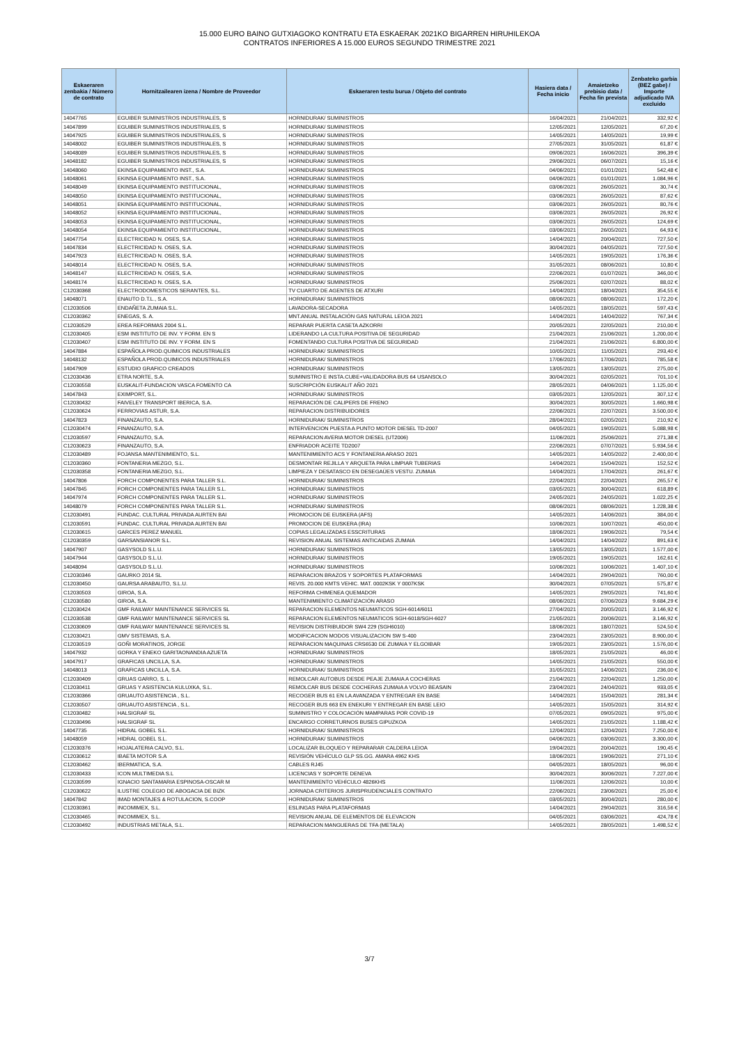15.000 EURO BAINO GUTXIAGOKO KONTRATU ETA ESKAERAK 2021KO BIGARREN HIRUHILEKOA
CONTRATOS INFERIORES A 15.000 EUROS SEGUNDO TRIMESTRE 2021
| Eskaeraren zenbakia / Número de contrato | Hornitzailearen izena / Nombre de Proveedor | Eskaeraren testu burua / Objeto del contrato | Hasiera data / Fecha inicio | Amaietzeko prebisio data / Fecha fin prevista | Zenbateko garbia (BEZ gabe) / Importe adjudicado IVA excluido |
| --- | --- | --- | --- | --- | --- |
| 14047765 | EGUIBER SUMINISTROS INDUSTRIALES, S | HORNIDURAK/ SUMINISTROS | 16/04/2021 | 21/04/2021 | 332,92 € |
| 14047899 | EGUIBER SUMINISTROS INDUSTRIALES, S | HORNIDURAK/ SUMINISTROS | 12/05/2021 | 12/05/2021 | 67,20 € |
| 14047925 | EGUIBER SUMINISTROS INDUSTRIALES, S | HORNIDURAK/ SUMINISTROS | 14/05/2021 | 14/05/2021 | 19,99 € |
| 14048002 | EGUIBER SUMINISTROS INDUSTRIALES, S | HORNIDURAK/ SUMINISTROS | 27/05/2021 | 31/05/2021 | 61,87 € |
| 14048089 | EGUIBER SUMINISTROS INDUSTRIALES, S | HORNIDURAK/ SUMINISTROS | 09/06/2021 | 16/06/2021 | 396,39 € |
| 14048182 | EGUIBER SUMINISTROS INDUSTRIALES, S | HORNIDURAK/ SUMINISTROS | 29/06/2021 | 06/07/2021 | 15,16 € |
| 14048060 | EKINSA EQUIPAMIENTO INST., S.A. | HORNIDURAK/ SUMINISTROS | 04/06/2021 | 01/01/2021 | 542,48 € |
| 14048061 | EKINSA EQUIPAMIENTO INST., S.A. | HORNIDURAK/ SUMINISTROS | 04/06/2021 | 01/01/2021 | 1.084,96 € |
| 14048049 | EKINSA EQUIPAMIENTO INSTITUCIONAL, | HORNIDURAK/ SUMINISTROS | 03/06/2021 | 26/05/2021 | 30,74 € |
| 14048050 | EKINSA EQUIPAMIENTO INSTITUCIONAL, | HORNIDURAK/ SUMINISTROS | 03/06/2021 | 26/05/2021 | 87,62 € |
| 14048051 | EKINSA EQUIPAMIENTO INSTITUCIONAL, | HORNIDURAK/ SUMINISTROS | 03/06/2021 | 26/05/2021 | 80,76 € |
| 14048052 | EKINSA EQUIPAMIENTO INSTITUCIONAL, | HORNIDURAK/ SUMINISTROS | 03/06/2021 | 26/05/2021 | 26,92 € |
| 14048053 | EKINSA EQUIPAMIENTO INSTITUCIONAL, | HORNIDURAK/ SUMINISTROS | 03/06/2021 | 26/05/2021 | 124,69 € |
| 14048054 | EKINSA EQUIPAMIENTO INSTITUCIONAL, | HORNIDURAK/ SUMINISTROS | 03/06/2021 | 26/05/2021 | 64,93 € |
| 14047754 | ELECTRICIDAD N. OSES, S.A. | HORNIDURAK/ SUMINISTROS | 14/04/2021 | 20/04/2021 | 727,50 € |
| 14047834 | ELECTRICIDAD N. OSES, S.A. | HORNIDURAK/ SUMINISTROS | 30/04/2021 | 04/05/2021 | 727,50 € |
| 14047923 | ELECTRICIDAD N. OSES, S.A. | HORNIDURAK/ SUMINISTROS | 14/05/2021 | 19/05/2021 | 176,36 € |
| 14048014 | ELECTRICIDAD N. OSES, S.A. | HORNIDURAK/ SUMINISTROS | 31/05/2021 | 08/06/2021 | 10,80 € |
| 14048147 | ELECTRICIDAD N. OSES, S.A. | HORNIDURAK/ SUMINISTROS | 22/06/2021 | 01/07/2021 | 346,00 € |
| 14048174 | ELECTRICIDAD N. OSES, S.A. | HORNIDURAK/ SUMINISTROS | 25/06/2021 | 02/07/2021 | 88,02 € |
| C12030368 | ELECTRODOMESTICOS SERANTES, S.L. | TV CUARTO DE AGENTES DE ATXURI | 14/04/2021 | 18/04/2021 | 354,55 € |
| 14048071 | ENAUTO D.T.L., S.A. | HORNIDURAK/ SUMINISTROS | 08/06/2021 | 08/06/2021 | 172,20 € |
| C12030506 | ENDAÑETA ZUMAIA S.L. | LAVADORA-SECADORA | 14/05/2021 | 18/05/2021 | 597,43 € |
| C12030362 | ENEGAS, S. A. | MNT.ANUAL INSTALACIÓN GAS NATURAL LEIOA 2021 | 14/04/2021 | 14/04/2022 | 767,34 € |
| C12030529 | EREA REFORMAS 2004 S.L. | REPARAR PUERTA CASETA AZKORRI | 20/05/2021 | 22/05/2021 | 210,00 € |
| C12030405 | ESM INSTITUTO DE INV. Y FORM. EN S | LIDERANDO LA CULTURA POSITIVA DE SEGURIDAD | 21/04/2021 | 21/06/2021 | 1.200,00 € |
| C12030407 | ESM INSTITUTO DE INV. Y FORM. EN S | FOMENTANDO CULTURA POSITIVA DE SEGURIDAD | 21/04/2021 | 21/06/2021 | 6.800,00 € |
| 14047884 | ESPAÑOLA PROD.QUIMICOS INDUSTRIALES | HORNIDURAK/ SUMINISTROS | 10/05/2021 | 11/05/2021 | 293,40 € |
| 14048132 | ESPAÑOLA PROD.QUIMICOS INDUSTRIALES | HORNIDURAK/ SUMINISTROS | 17/06/2021 | 17/06/2021 | 785,58 € |
| 14047909 | ESTUDIO GRAFICO CREADOS | HORNIDURAK/ SUMINISTROS | 13/05/2021 | 13/05/2021 | 275,00 € |
| C12030436 | ETRA NORTE, S.A. | SUMINISTRO E INSTA.CUBE+VALIDADORA BUS 64 USANSOLO | 30/04/2021 | 02/05/2021 | 701,10 € |
| C12030558 | EUSKALIT-FUNDACION VASCA FOMENTO CA | SUSCRIPCIÓN EUSKALIT AÑO 2021 | 28/05/2021 | 04/06/2021 | 1.125,00 € |
| 14047843 | EXIMPORT, S.L. | HORNIDURAK/ SUMINISTROS | 03/05/2021 | 12/05/2021 | 307,12 € |
| C12030432 | FAIVELEY TRANSPORT IBERICA, S.A. | REPARACIÓN DE CALIPERS DE FRENO | 30/04/2021 | 30/05/2021 | 1.660,98 € |
| C12030624 | FERROVIAS ASTUR, S.A. | REPARACION DISTRIBUIDORES | 22/06/2021 | 22/07/2021 | 3.500,00 € |
| 14047823 | FINANZAUTO, S.A. | HORNIDURAK/ SUMINISTROS | 28/04/2021 | 02/05/2021 | 210,92 € |
| C12030474 | FINANZAUTO, S.A. | INTERVENCION PUESTA A PUNTO MOTOR DIESEL TD-2007 | 04/05/2021 | 19/05/2021 | 5.088,98 € |
| C12030597 | FINANZAUTO, S.A. | REPARACION AVERIA MOTOR DIESEL (UT2006) | 11/06/2021 | 25/06/2021 | 271,38 € |
| C12030623 | FINANZAUTO, S.A. | ENFRIADOR ACEITE TD2007 | 22/06/2021 | 07/07/2021 | 5.934,56 € |
| C12030489 | FOJANSA MANTENIMIENTO, S.L. | MANTENIMIENTO ACS Y FONTANERIA ARASO 2021 | 14/05/2021 | 14/05/2022 | 2.400,00 € |
| C12030360 | FONTANERIA MEZGO, S.L. | DESMONTAR REJILLA Y ARQUETA PARA LIMPIAR TUBERIAS | 14/04/2021 | 15/04/2021 | 152,52 € |
| C12030358 | FONTANERIA MEZGO, S.L. | LIMPIEZA Y DESATASCO EN DESEGAÜES VESTU. ZUMAIA | 14/04/2021 | 17/04/2021 | 261,67 € |
| 14047806 | FORCH COMPONENTES PARA TALLER S.L. | HORNIDURAK/ SUMINISTROS | 22/04/2021 | 22/04/2021 | 265,57 € |
| 14047845 | FORCH COMPONENTES PARA TALLER S.L. | HORNIDURAK/ SUMINISTROS | 03/05/2021 | 30/04/2021 | 618,89 € |
| 14047974 | FORCH COMPONENTES PARA TALLER S.L. | HORNIDURAK/ SUMINISTROS | 24/05/2021 | 24/05/2021 | 1.022,25 € |
| 14048079 | FORCH COMPONENTES PARA TALLER S.L. | HORNIDURAK/ SUMINISTROS | 08/06/2021 | 08/06/2021 | 1.228,38 € |
| C12030491 | FUNDAC. CULTURAL PRIVADA AURTEN BAI | PROMOCION DE EUSKERA (AFS) | 14/05/2021 | 14/06/2021 | 384,00 € |
| C12030591 | FUNDAC. CULTURAL PRIVADA AURTEN BAI | PROMOCION DE EUSKERA (IRA) | 10/06/2021 | 10/07/2021 | 450,00 € |
| C12030615 | GARCES PEREZ MANUEL | COPIAS LEGALIZADAS ESSCRITURAS | 18/06/2021 | 19/06/2021 | 79,54 € |
| C12030359 | GARSANSIANOR S.L. | REVISION ANUAL SISTEMAS ANTICAIDAS ZUMAIA | 14/04/2021 | 14/04/2022 | 891,63 € |
| 14047907 | GASYSOLD S.L.U. | HORNIDURAK/ SUMINISTROS | 13/05/2021 | 13/05/2021 | 1.577,00 € |
| 14047944 | GASYSOLD S.L.U. | HORNIDURAK/ SUMINISTROS | 19/05/2021 | 19/05/2021 | 162,61 € |
| 14048094 | GASYSOLD S.L.U. | HORNIDURAK/ SUMINISTROS | 10/06/2021 | 10/06/2021 | 1.407,10 € |
| C12030346 | GAURKO 2014 SL | REPARACION BRAZOS Y SOPORTES PLATAFORMAS | 14/04/2021 | 29/04/2021 | 760,00 € |
| C12030450 | GAURSA ARABAUTO, S.L.U. | REVIS. 20.000 KMTS VEHIC. MAT. 0002KSK Y 0007KSK | 30/04/2021 | 07/05/2021 | 575,87 € |
| C12030503 | GIROA, S.A. | REFORMA CHIMENEA QUEMADOR | 14/05/2021 | 29/05/2021 | 741,60 € |
| C12030580 | GIROA, S.A. | MANTENIMIENTO CLIMATIZACIÓN ARASO | 08/06/2021 | 07/06/2023 | 9.684,29 € |
| C12030424 | GMF RAILWAY MAINTENANCE SERVICES SL | REPARACION ELEMENTOS NEUMATICOS SGH-6014/6011 | 27/04/2021 | 20/05/2021 | 3.146,92 € |
| C12030538 | GMF RAILWAY MAINTENANCE SERVICES SL | REPARACION ELEMENTOS NEUMATICOS SGH-6018/SGH-6027 | 21/05/2021 | 20/06/2021 | 3.146,92 € |
| C12030609 | GMF RAILWAY MAINTENANCE SERVICES SL | REVISION DISTRIBUIDOR SW4 229 (SGH6010) | 18/06/2021 | 18/07/2021 | 524,50 € |
| C12030421 | GMV SISTEMAS, S.A. | MODIFICACION MODOS VISUALIZACION SW S-400 | 23/04/2021 | 23/05/2021 | 8.900,00 € |
| C12030519 | GOÑI MORATINOS, JORGE | REPARACION MAQUINAS CRS6530 DE ZUMAIA Y ELGOIBAR | 19/05/2021 | 23/05/2021 | 1.576,00 € |
| 14047932 | GORKA Y ENEKO GARITAONANDIA AZUETA | HORNIDURAK/ SUMINISTROS | 18/05/2021 | 21/05/2021 | 46,00 € |
| 14047917 | GRAFICAS UNCILLA, S.A. | HORNIDURAK/ SUMINISTROS | 14/05/2021 | 21/05/2021 | 550,00 € |
| 14048013 | GRAFICAS UNCILLA, S.A. | HORNIDURAK/ SUMINISTROS | 31/05/2021 | 14/06/2021 | 236,00 € |
| C12030409 | GRUAS GARRO, S. L. | REMOLCAR AUTOBUS DESDE PEAJE ZUMAIA A COCHERAS | 21/04/2021 | 22/04/2021 | 1.250,00 € |
| C12030411 | GRUAS Y ASISTENCIA KULUXKA, S.L. | REMOLCAR BUS DESDE COCHERAS ZUMAIA A VOLVO BEASAIN | 23/04/2021 | 24/04/2021 | 933,05 € |
| C12030366 | GRUAUTO ASISTENCIA , S.L. | RECOGER BUS 61 EN LA AVANZADA Y ENTREGAR EN BASE | 14/04/2021 | 15/04/2021 | 281,34 € |
| C12030507 | GRUAUTO ASISTENCIA , S.L. | RECOGER BUS 663 EN ENEKURI Y ENTREGAR EN BASE LEIO | 14/05/2021 | 15/05/2021 | 314,92 € |
| C12030482 | HALSIGRAF SL | SUMINISTRO Y COLOCACIÓN MAMPARAS POR COVID-19 | 07/05/2021 | 09/05/2021 | 975,00 € |
| C12030496 | HALSIGRAF SL | ENCARGO CORRETURNOS BUSES GIPUZKOA | 14/05/2021 | 21/05/2021 | 1.188,42 € |
| 14047735 | HIDRAL GOBEL S.L. | HORNIDURAK/ SUMINISTROS | 12/04/2021 | 12/04/2021 | 7.250,00 € |
| 14048059 | HIDRAL GOBEL S.L. | HORNIDURAK/ SUMINISTROS | 04/06/2021 | 03/06/2021 | 3.300,00 € |
| C12030376 | HOJALATERIA CALVO, S.L. | LOCALIZAR BLOQUEO Y REPARARAR CALDERA LEIOA | 19/04/2021 | 20/04/2021 | 190,45 € |
| C12030612 | IBAETA MOTOR S.A | REVISIÓN VEHÍCULO GLP SS.GG. AMARA 4962 KHS | 18/06/2021 | 19/06/2021 | 271,10 € |
| C12030462 | IBERMATICA, S.A. | CABLES RJ45 | 04/05/2021 | 18/05/2021 | 96,00 € |
| C12030433 | ICON MULTIMEDIA S.L | LICENCIAS Y SOPORTE DENEVA | 30/04/2021 | 30/06/2021 | 7.227,00 € |
| C12030599 | IGNACIO SANTAMARIA ESPINOSA-OSCAR M | MANTENIMIENTO VEHÍCULO 4826KHS | 11/06/2021 | 12/06/2021 | 10,00 € |
| C12030622 | ILUSTRE COLEGIO DE ABOGACIA DE BIZK | JORNADA CRITERIOS JURISPRUDENCIALES CONTRATO | 22/06/2021 | 23/06/2021 | 25,00 € |
| 14047842 | IMAD MONTAJES & ROTULACION, S.COOP | HORNIDURAK/ SUMINISTROS | 03/05/2021 | 30/04/2021 | 280,00 € |
| C12030361 | INCOMIMEX, S.L. | ESLINGAS PARA PLATAFORMAS | 14/04/2021 | 29/04/2021 | 316,56 € |
| C12030465 | INCOMIMEX, S.L. | REVISION ANUAL DE ELEMENTOS DE ELEVACION | 04/05/2021 | 03/06/2021 | 424,78 € |
| C12030492 | INDUSTRIAS METALA, S.L. | REPARACION MANGUERAS DE TFA (METALA) | 14/05/2021 | 28/05/2021 | 1.498,52 € |
3/7